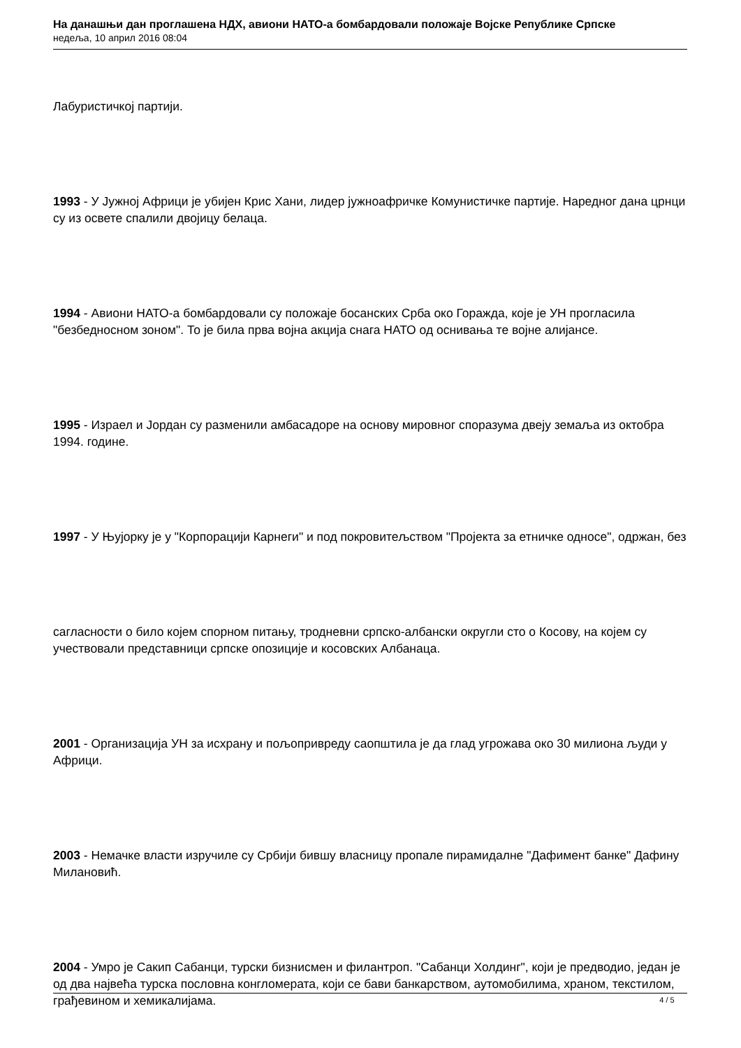На данашњи дан проглашена НДХ, авиони НАТО-а бомбардовали положаје Војске Републике Српске
недеља, 10 април 2016 08:04
Лабуристичкој партији.
1993 - У Јужној Африци је убијен Крис Хани, лидер јужноафричке Комунистичке партије. Наредног дана црнци су из освете спалили двојицу белаца.
1994 - Авиони НАТО-а бомбардовали су положаје босанских Срба око Горажда, које је УН прогласила "безбедносном зоном". То је била прва војна акција снага НАТО од оснивања те војне алијансе.
1995 - Израел и Јордан су разменили амбасадоре на основу мировног споразума двеју земаља из октобра 1994. године.
1997 - У Њујорку је у "Корпорацији Карнеги" и под покровитељством "Пројекта за етничке односе", одржан, без
сагласности о било којем спорном питању, тродневни српско-албански округли сто о Косову, на којем су учествовали представници српске опозиције и косовских Албанаца.
2001 - Организација УН за исхрану и пољопривреду саопштила је да глад угрожава око 30 милиона људи у Африци.
2003 - Немачке власти изручиле су Србији бившу власницу пропале пирамидалне "Дафимент банке" Дафину Милановић.
2004 - Умро је Сакип Сабанци, турски бизнисмен и филантроп. "Сабанци Холдинг", који је предводио, један је од два највећа турска пословна конгломерата, који се бави банкарством, аутомобилима, храном, текстилом, грађевином и хемикалијама.
4 / 5